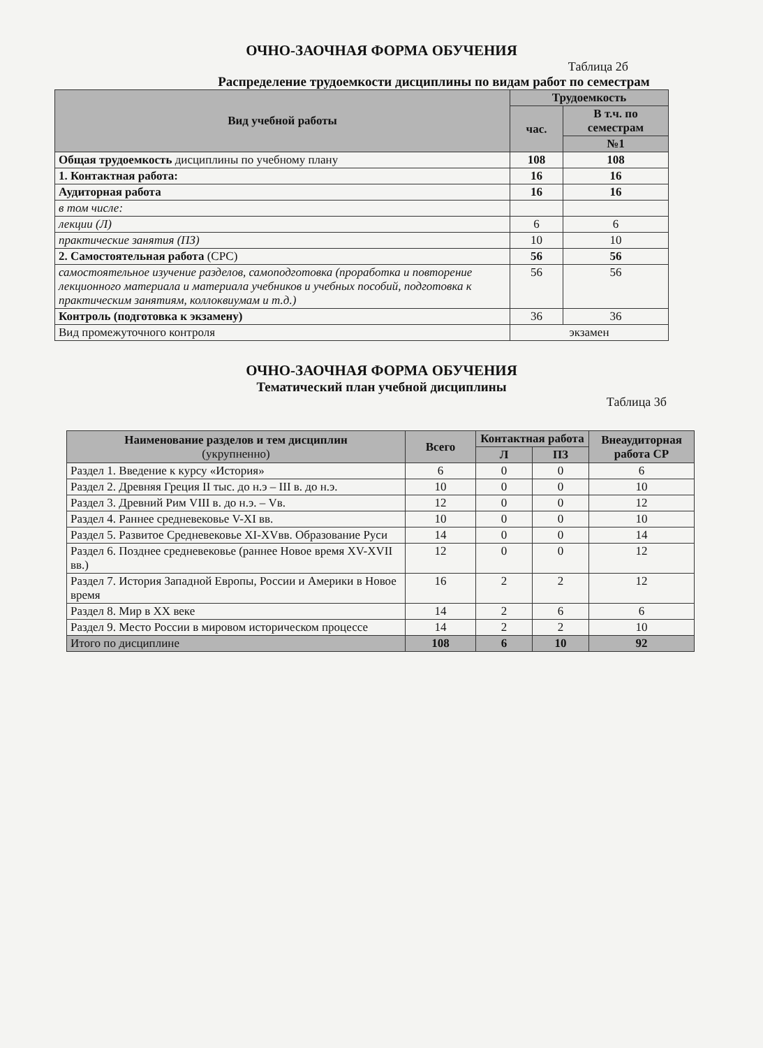ОЧНО-ЗАОЧНАЯ ФОРМА ОБУЧЕНИЯ
Таблица 2б
Распределение трудоемкости дисциплины по видам работ по семестрам
| Вид учебной работы | Трудоемкость | |
| --- | --- | --- |
| | час. | В т.ч. по семестрам |
| | | №1 |
| Общая трудоемкость дисциплины по учебному плану | 108 | 108 |
| 1. Контактная работа: | 16 | 16 |
| Аудиторная работа | 16 | 16 |
| в том числе: | | |
| лекции (Л) | 6 | 6 |
| практические занятия (ПЗ) | 10 | 10 |
| 2. Самостоятельная работа (СРС) | 56 | 56 |
| самостоятельное изучение разделов, самоподготовка (проработка и повторение лекционного материала и материала учебников и учебных пособий, подготовка к практическим занятиям, коллоквиумам и т.д.) | 56 | 56 |
| Контроль (подготовка к экзамену) | 36 | 36 |
| Вид промежуточного контроля | экзамен | |
ОЧНО-ЗАОЧНАЯ ФОРМА ОБУЧЕНИЯ
Тематический план учебной дисциплины
Таблица 3б
| Наименование разделов и тем дисциплин (укрупненно) | Всего | Контактная работа | | Внеаудиторная работа СР |
| --- | --- | --- | --- | --- |
| | | Л | ПЗ | |
| Раздел 1. Введение к курсу «История» | 6 | 0 | 0 | 6 |
| Раздел 2. Древняя Греция II тыс. до н.э – III в. до н.э. | 10 | 0 | 0 | 10 |
| Раздел 3. Древний Рим VIII в. до н.э. – Vв. | 12 | 0 | 0 | 12 |
| Раздел 4. Раннее средневековье V-XI вв. | 10 | 0 | 0 | 10 |
| Раздел 5. Развитое Средневековье XI-XVвв. Образование Руси | 14 | 0 | 0 | 14 |
| Раздел 6. Позднее средневековье (раннее Новое время XV-XVII вв.) | 12 | 0 | 0 | 12 |
| Раздел 7. История Западной Европы, России и Америки в Новое время | 16 | 2 | 2 | 12 |
| Раздел 8. Мир в XX веке | 14 | 2 | 6 | 6 |
| Раздел 9. Место России в мировом историческом процессе | 14 | 2 | 2 | 10 |
| Итого по дисциплине | 108 | 6 | 10 | 92 |